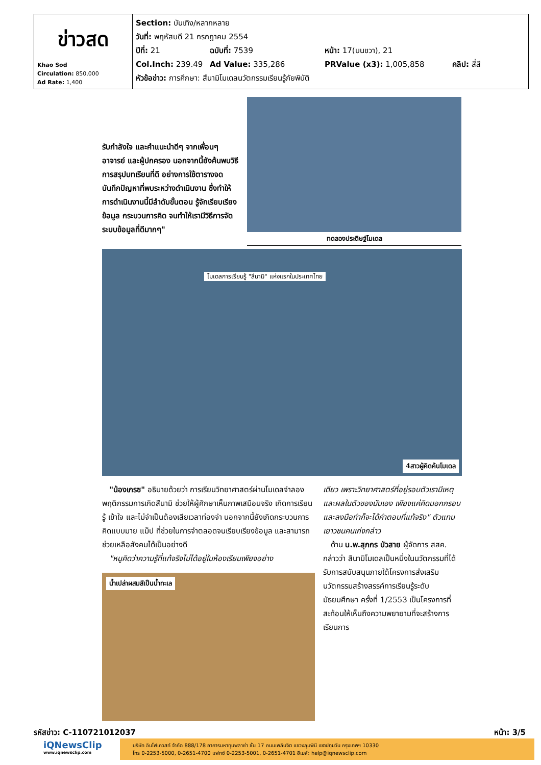| ข่าวสด Khao Sod Circulation: 850,000 Ad Rate: 1,400 | Section: บันเทิง/หลากหลาย วันที่: พฤหัสบดี 21 กรกฎาคม 2554 ปีที่: 21 ฉบับที่: 7539 หน้า: 17(บนขวา), 21 Col.Inch: 239.49 Ad Value: 335,286 PRValue (x3): 1,005,858 คลิป: สี่สี หัวข้อข่าว: การศึกษา: สึนามิโมเดลนวัตกรรมเรียนรู้ภัยพิบัติ |
รับกำลังใจ และคำแนะนำดีๆ จากเพื่อนๆ อาจารย์ และผู้ปกครอง นอกจากนี้ยังค้นพบวิธีการสรุปบทเรียนที่ดี อย่างการใช้ตารางจดบันทึกปัญหาที่พบระหว่างดำเนินงาน ซึ่งทำให้การดำเนินงานนี้มีลำดับขั้นตอน รู้จักเรียบเรียงข้อมูล กระบวนการคิด จนทำให้เรามีวิธีการจัดระบบข้อมูลที่ดีมากๆ"
ทดลองประดิษฐ์โมเดล
โมเดลการเรียนรู้ "สึนามิ" แห่งแรกในประเทศไทย
4สาวผู้คิดค้นโมเดล
"น้องเกรซ" อธิบายด้วยว่า การเรียนวิทยาศาสตร์ผ่านโมเดลจำลองพฤติกรรมการเกิดสึนามิ ช่วยให้ผู้ศึกษาเห็นภาพเสมือนจริง เกิดการเรียนรู้ เข้าใจ และไม่จำเป็นต้องเสียเวลาท่องจำ นอกจากนี้ยังเกิดกระบวนการคิดแบบมาย แม็ป ที่ช่วยในการจำตลอดจนเรียบเรียงข้อมูล และสามารถช่วยเหลือสังคมได้เป็นอย่างดี
"หนูคิดว่าความรู้ที่แท้จริงไม่ได้อยู่ในห้องเรียนเพียงอย่าง
น้ำเปล่าผสมสีเป็นน้ำทะเล
เดียว เพราะวิทยาศาสตร์ที่อยู่รอบตัวเรามีเหตุและผลในตัวของมันเอง เพียงแค่คิดนอกกรอบและลงมือทำก็จะได้คำตอบที่แท้จริง" ตัวแทนเยาวชนคนเก่งกล่าว
ด้าน น.พ.สุภกร บัวสาย ผู้จัดการ สสค. กล่าวว่า สึนามิโมเดลเป็นหนึ่งในนวัตกรรมที่ได้รับการสนับสนุนภายใต้โครงการส่งเสริมนวัตกรรมสร้างสรรค์การเรียนรู้ระดับมัธยมศึกษา ครั้งที่ 1/2553 เป็นโครงการที่สะท้อนให้เห็นถึงความพยายามที่จะสร้างการเรียนการ
รหัสข่าว: C-110721012037 หน้า: 3/5
iQNewsClip
www.iqnewsclip.com
บริษัท อินโฟเควสท์ จำกัด 888/178 อาคารมหาทุนพลาซ่า ชั้น 17 ถนนเพลินจิต แขวงลุมพินี เขตปทุมวัน กรุงเทพฯ 10330
โทร 0-2253-5000, 0-2651-4700 แฟกซ์ 0-2253-5001, 0-2651-4701 อีเมล์: help@iqnewsclip.com